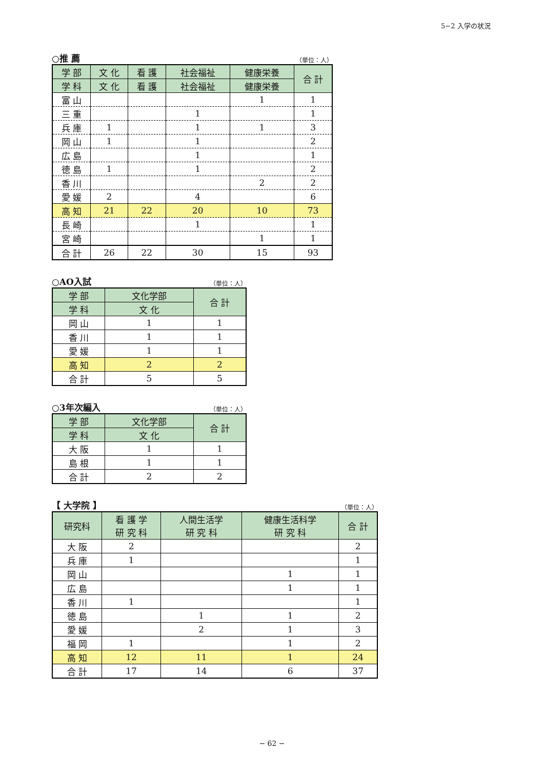5−2 入学の状況
○推 薦 （単位：人）
| 学 部 | 文 化 | 看 護 | 社会福祉 | 健康栄養 | 合 計 |
| --- | --- | --- | --- | --- | --- |
| 学 科 | 文 化 | 看 護 | 社会福祉 | 健康栄養 | |
| 富 山 | | | | 1 | 1 |
| 三 重 | | | 1 | | 1 |
| 兵 庫 | 1 | | 1 | 1 | 3 |
| 岡 山 | 1 | | 1 | | 2 |
| 広 島 | | | 1 | | 1 |
| 徳 島 | 1 | | 1 | | 2 |
| 香 川 | | | | 2 | 2 |
| 愛 媛 | 2 | | 4 | | 6 |
| 高 知 | 21 | 22 | 20 | 10 | 73 |
| 長 崎 | | | 1 | | 1 |
| 宮 崎 | | | | 1 | 1 |
| 合 計 | 26 | 22 | 30 | 15 | 93 |
○AO入試 （単位：人）
| 学 部 | 文化学部 | 合 計 |
| --- | --- | --- |
| 学 科 | 文 化 | |
| 岡 山 | 1 | 1 |
| 香 川 | 1 | 1 |
| 愛 媛 | 1 | 1 |
| 高 知 | 2 | 2 |
| 合 計 | 5 | 5 |
○3年次編入 （単位：人）
| 学 部 | 文化学部 | 合 計 |
| --- | --- | --- |
| 学 科 | 文 化 | |
| 大 阪 | 1 | 1 |
| 島 根 | 1 | 1 |
| 合 計 | 2 | 2 |
【 大学院 】 （単位：人）
| 研究科 | 看 護 学 研 究 科 | 人間生活学 研 究 科 | 健康生活科学 研 究 科 | 合 計 |
| --- | --- | --- | --- | --- |
| 大 阪 | 2 | | | 2 |
| 兵 庫 | 1 | | | 1 |
| 岡 山 | | | 1 | 1 |
| 広 島 | | | 1 | 1 |
| 香 川 | 1 | | | 1 |
| 徳 島 | | 1 | 1 | 2 |
| 愛 媛 | | 2 | 1 | 3 |
| 福 岡 | 1 | | 1 | 2 |
| 高 知 | 12 | 11 | 1 | 24 |
| 合 計 | 17 | 14 | 6 | 37 |
− 62 −